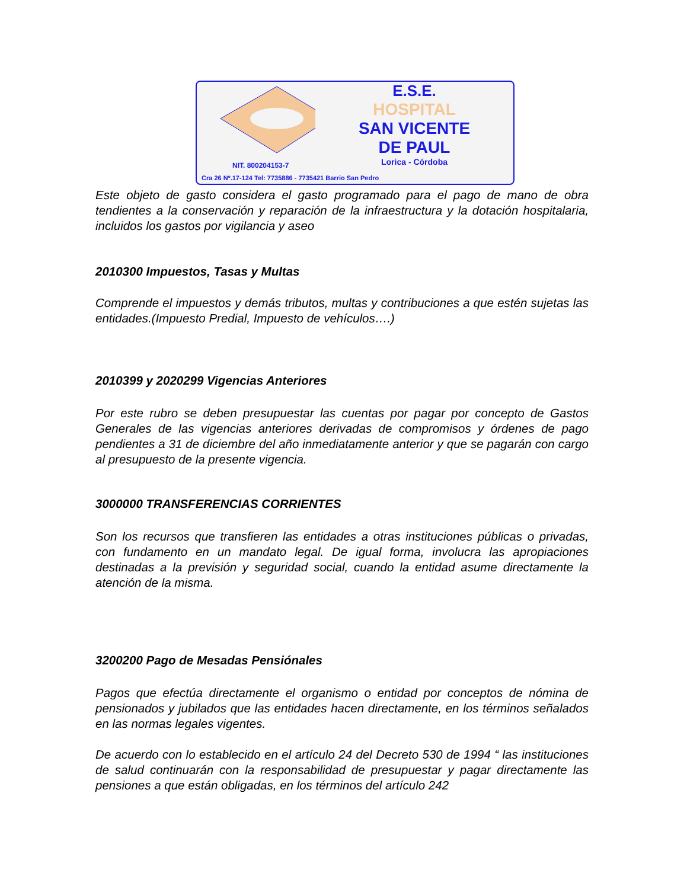NIT. 800204153-7
E.S.E.
HOSPITAL
SAN VICENTE
DE PAUL
Lorica - Córdoba
Cra 26 Nº.17-124 Tel: 7735886 - 7735421 Barrio San Pedro
Este objeto de gasto considera el gasto programado para el pago de mano de obra tendientes a la conservación y reparación de la infraestructura y la dotación hospitalaria, incluidos los gastos por vigilancia y aseo
2010300 Impuestos, Tasas y Multas
Comprende el impuestos y demás tributos, multas y contribuciones a que estén sujetas las entidades.(Impuesto Predial, Impuesto de vehículos….)
2010399 y 2020299 Vigencias Anteriores
Por este rubro se deben presupuestar las cuentas por pagar por concepto de Gastos Generales de las vigencias anteriores derivadas de compromisos y órdenes de pago pendientes a 31 de diciembre del año inmediatamente anterior y que se pagarán con cargo al presupuesto de la presente vigencia.
3000000 TRANSFERENCIAS CORRIENTES
Son los recursos que transfieren las entidades a otras instituciones públicas o privadas, con fundamento en un mandato legal. De igual forma, involucra las apropiaciones destinadas a la previsión y seguridad social, cuando la entidad asume directamente la atención de la misma.
3200200 Pago de Mesadas Pensiónales
Pagos que efectúa directamente el organismo o entidad por conceptos de nómina de pensionados y jubilados que las entidades hacen directamente, en los términos señalados en las normas legales vigentes.
De acuerdo con lo establecido en el artículo 24 del Decreto 530 de 1994 “ las instituciones de salud continuarán con la responsabilidad de presupuestar y pagar directamente las pensiones a que están obligadas, en los términos del artículo 242